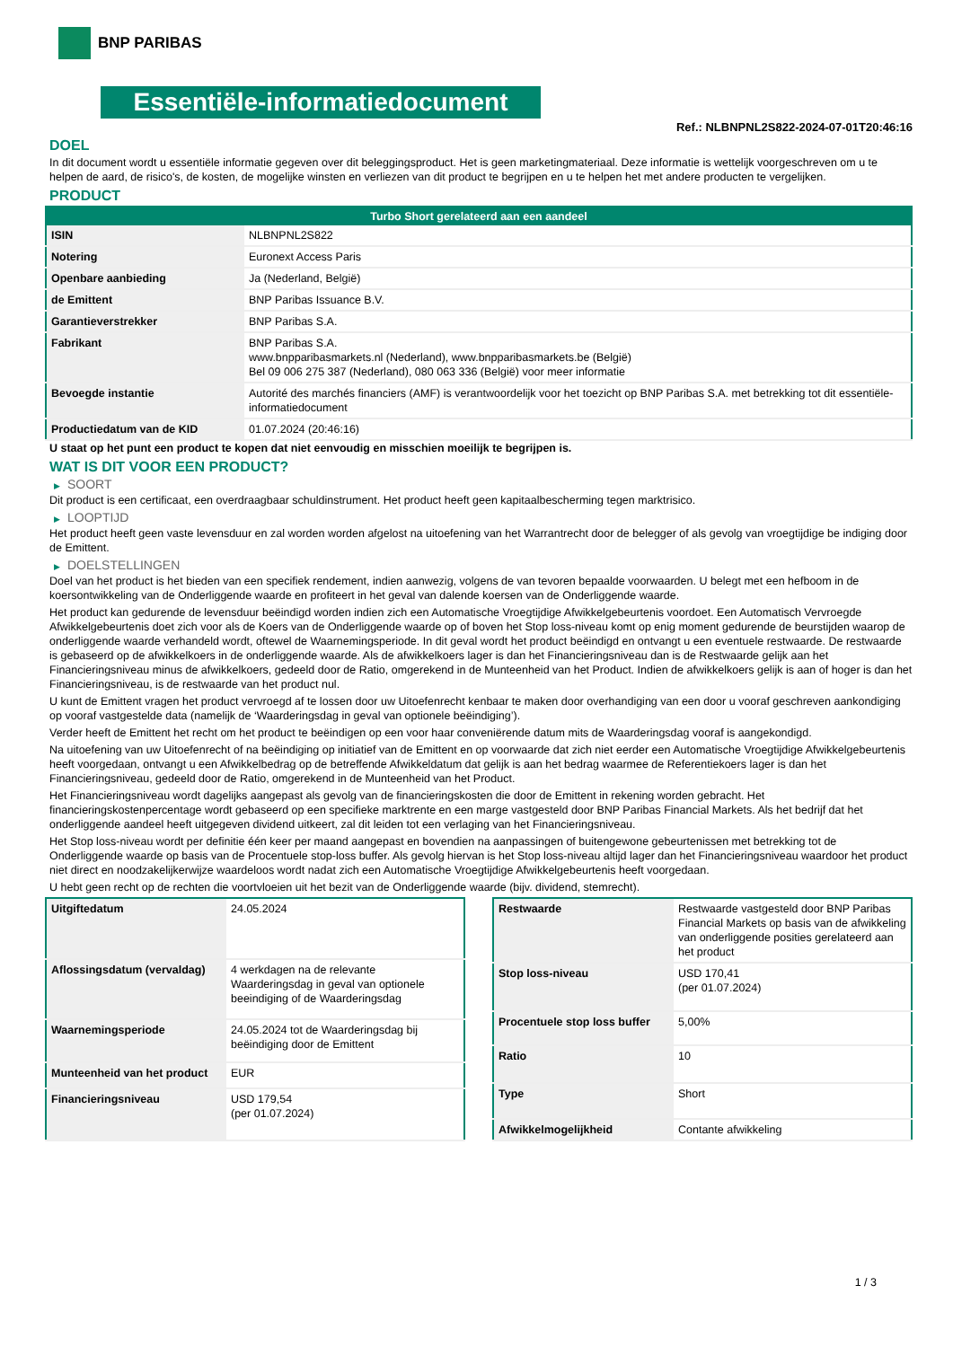BNP PARIBAS
Essentiële-informatiedocument
Ref.: NLBNPNL2S822-2024-07-01T20:46:16
DOEL
In dit document wordt u essentiële informatie gegeven over dit beleggingsproduct. Het is geen marketingmateriaal. Deze informatie is wettelijk voorgeschreven om u te helpen de aard, de risico's, de kosten, de mogelijke winsten en verliezen van dit product te begrijpen en u te helpen het met andere producten te vergelijken.
PRODUCT
| Turbo Short gerelateerd aan een aandeel | |
| --- | --- |
| ISIN | NLBNPNL2S822 |
| Notering | Euronext Access Paris |
| Openbare aanbieding | Ja (Nederland, België) |
| de Emittent | BNP Paribas Issuance B.V. |
| Garantieverstrekker | BNP Paribas S.A. |
| Fabrikant | BNP Paribas S.A. www.bnpparibasmarkets.nl (Nederland), www.bnpparibasmarkets.be (België) Bel 09 006 275 387 (Nederland), 080 063 336 (België) voor meer informatie |
| Bevoegde instantie | Autorité des marchés financiers (AMF) is verantwoordelijk voor het toezicht op BNP Paribas S.A. met betrekking tot dit essentiële-informatiedocument |
| Productiedatum van de KID | 01.07.2024 (20:46:16) |
U staat op het punt een product te kopen dat niet eenvoudig en misschien moeilijk te begrijpen is.
WAT IS DIT VOOR EEN PRODUCT?
▶ SOORT
Dit product is een certificaat, een overdraagbaar schuldinstrument. Het product heeft geen kapitaalbescherming tegen marktrisico.
▶ LOOPTIJD
Het product heeft geen vaste levensduur en zal worden worden afgelost na uitoefening van het Warrantrecht door de belegger of als gevolg van vroegtijdige be indiging door de Emittent.
▶ DOELSTELLINGEN
Doel van het product is het bieden van een specifiek rendement, indien aanwezig, volgens de van tevoren bepaalde voorwaarden. U belegt met een hefboom in de koersontwikkeling van de Onderliggende waarde en profiteert in het geval van dalende koersen van de Onderliggende waarde.
Het product kan gedurende de levensduur beëindigd worden indien zich een Automatische Vroegtijdige Afwikkelgebeurtenis voordoet. Een Automatisch Vervroegde Afwikkelgebeurtenis doet zich voor als de Koers van de Onderliggende waarde op of boven het Stop loss-niveau komt op enig moment gedurende de beurstijden waarop de onderliggende waarde verhandeld wordt, oftewel de Waarnemingsperiode. In dit geval wordt het product beëindigd en ontvangt u een eventuele restwaarde. De restwaarde is gebaseerd op de afwikkelkoers in de onderliggende waarde. Als de afwikkelkoers lager is dan het Financieringsniveau dan is de Restwaarde gelijk aan het Financieringsniveau minus de afwikkelkoers, gedeeld door de Ratio, omgerekend in de Munteenheid van het Product. Indien de afwikkelkoers gelijk is aan of hoger is dan het Financieringsniveau, is de restwaarde van het product nul.
U kunt de Emittent vragen het product vervroegd af te lossen door uw Uitoefenrecht kenbaar te maken door overhandiging van een door u vooraf geschreven aankondiging op vooraf vastgestelde data (namelijk de ‘Waarderingsdag in geval van optionele beëindiging’).
Verder heeft de Emittent het recht om het product te beëindigen op een voor haar conveniërende datum mits de Waarderingsdag vooraf is aangekondigd.
Na uitoefening van uw Uitoefenrecht of na beëindiging op initiatief van de Emittent en op voorwaarde dat zich niet eerder een Automatische Vroegtijdige Afwikkelgebeurtenis heeft voorgedaan, ontvangt u een Afwikkelbedrag op de betreffende Afwikkeldatum dat gelijk is aan het bedrag waarmee de Referentiekoers lager is dan het Financieringsniveau, gedeeld door de Ratio, omgerekend in de Munteenheid van het Product.
Het Financieringsniveau wordt dagelijks aangepast als gevolg van de financieringskosten die door de Emittent in rekening worden gebracht. Het financieringskostenpercentage wordt gebaseerd op een specifieke marktrente en een marge vastgesteld door BNP Paribas Financial Markets. Als het bedrijf dat het onderliggende aandeel heeft uitgegeven dividend uitkeert, zal dit leiden tot een verlaging van het Financieringsniveau.
Het Stop loss-niveau wordt per definitie één keer per maand aangepast en bovendien na aanpassingen of buitengewone gebeurtenissen met betrekking tot de Onderliggende waarde op basis van de Procentuele stop-loss buffer. Als gevolg hiervan is het Stop loss-niveau altijd lager dan het Financieringsniveau waardoor het product niet direct en noodzakelijkerwijze waardeloos wordt nadat zich een Automatische Vroegtijdige Afwikkelgebeurtenis heeft voorgedaan.
U hebt geen recht op de rechten die voortvloeien uit het bezit van de Onderliggende waarde (bijv. dividend, stemrecht).
| Uitgiftedatum | 24.05.2024 |
| Aflossingsdatum (vervaldag) | 4 werkdagen na de relevante Waarderingsdag in geval van optionele beeindiging of de Waarderingsdag |
| Waarnemingsperiode | 24.05.2024 tot de Waarderingsdag bij beëindiging door de Emittent |
| Munteenheid van het product | EUR |
| Financieringsniveau | USD 179,54 (per 01.07.2024) |
| Restwaarde | Restwaarde vastgesteld door BNP Paribas Financial Markets op basis van de afwikkeling van onderliggende posities gerelateerd aan het product |
| Stop loss-niveau | USD 170,41 (per 01.07.2024) |
| Procentuele stop loss buffer | 5,00% |
| Ratio | 10 |
| Type | Short |
| Afwikkelmogelijkheid | Contante afwikkeling |
1 / 3